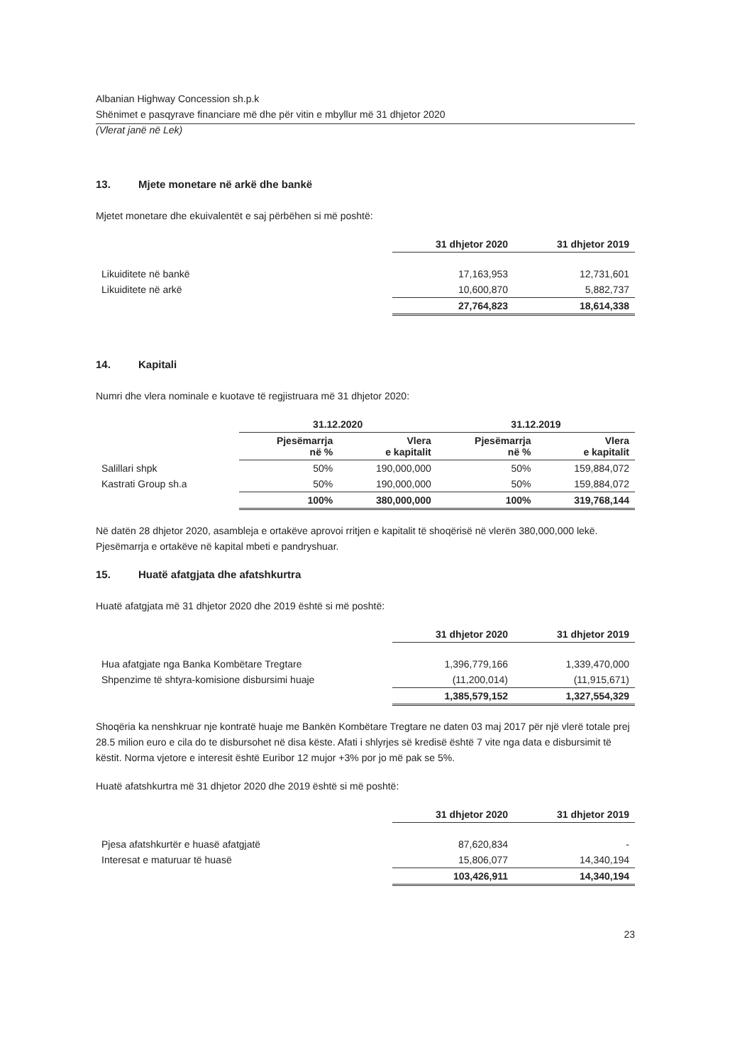Albanian Highway Concession sh.p.k
Shënimet e pasqyrave financiare më dhe për vitin e mbyllur më 31 dhjetor 2020
(Vlerat janë në Lek)
13. Mjete monetare në arkë dhe bankë
Mjetet monetare dhe ekuivalentët e saj përbëhen si më poshtë:
| | 31 dhjetor 2020 | 31 dhjetor 2019 |
| Likuiditete në bankë | 17,163,953 | 12,731,601 |
| Likuiditete në arkë | 10,600,870 | 5,882,737 |
| | 27,764,823 | 18,614,338 |
14. Kapitali
Numri dhe vlera nominale e kuotave të regjistruara më 31 dhjetor 2020:
| | 31.12.2020 | | 31.12.2019 | |
| | Pjesëmarrja në % | Vlera e kapitalit | Pjesëmarrja në % | Vlera e kapitalit |
| Salillari shpk | 50% | 190,000,000 | 50% | 159,884,072 |
| Kastrati Group sh.a | 50% | 190,000,000 | 50% | 159,884,072 |
| | 100% | 380,000,000 | 100% | 319,768,144 |
Në datën 28 dhjetor 2020, asambleja e ortakëve aprovoi rritjen e kapitalit të shoqërisë në vlerën 380,000,000 lekë. Pjesëmarrja e ortakëve në kapital mbeti e pandryshuar.
15. Huatë afatgjata dhe afatshkurtra
Huatë afatgjata më 31 dhjetor 2020 dhe 2019 është si më poshtë:
| | 31 dhjetor 2020 | 31 dhjetor 2019 |
| Hua afatgjate nga Banka Kombëtare Tregtare | 1,396,779,166 | 1,339,470,000 |
| Shpenzime të shtyra-komisione disbursimi huaje | (11,200,014) | (11,915,671) |
| | 1,385,579,152 | 1,327,554,329 |
Shoqëria ka nenshkruar nje kontratë huaje me Bankën Kombëtare Tregtare ne daten 03 maj 2017 për një vlerë totale prej 28.5 milion euro e cila do te disbursohet në disa këste. Afati i shlyrjes së kredisë është 7 vite nga data e disbursimit të këstit. Norma vjetore e interesit është Euribor 12 mujor +3% por jo më pak se 5%.
Huatë afatshkurtra më 31 dhjetor 2020 dhe 2019 është si më poshtë:
| | 31 dhjetor 2020 | 31 dhjetor 2019 |
| Pjesa afatshkurtër e huasë afatgjatë | 87,620,834 | - |
| Interesat e maturuar të huasë | 15,806,077 | 14,340,194 |
| | 103,426,911 | 14,340,194 |
23